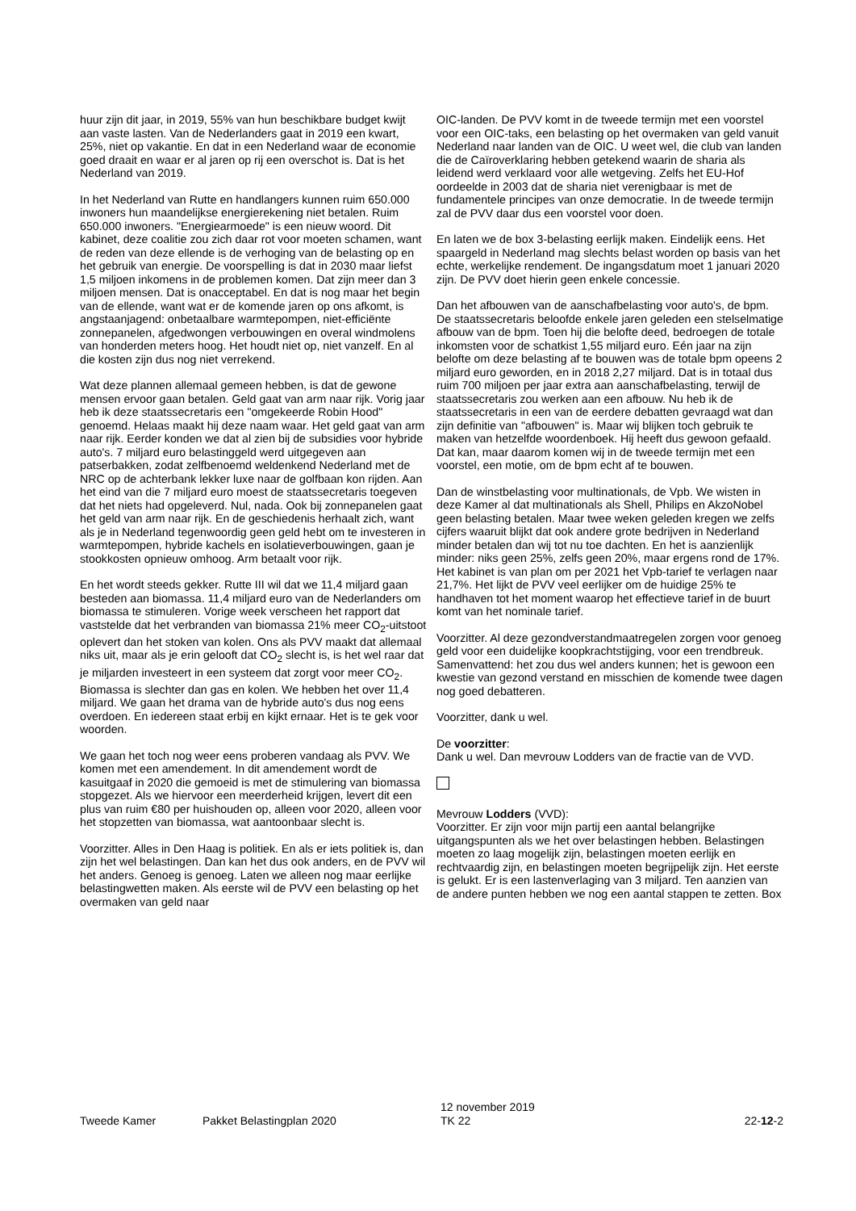huur zijn dit jaar, in 2019, 55% van hun beschikbare budget kwijt aan vaste lasten. Van de Nederlanders gaat in 2019 een kwart, 25%, niet op vakantie. En dat in een Nederland waar de economie goed draait en waar er al jaren op rij een overschot is. Dat is het Nederland van 2019.
In het Nederland van Rutte en handlangers kunnen ruim 650.000 inwoners hun maandelijkse energierekening niet betalen. Ruim 650.000 inwoners. "Energiearmoede" is een nieuw woord. Dit kabinet, deze coalitie zou zich daar rot voor moeten schamen, want de reden van deze ellende is de verhoging van de belasting op en het gebruik van energie. De voorspelling is dat in 2030 maar liefst 1,5 miljoen inkomens in de problemen komen. Dat zijn meer dan 3 miljoen mensen. Dat is onacceptabel. En dat is nog maar het begin van de ellende, want wat er de komende jaren op ons afkomt, is angstaanjagend: onbetaalbare warmtepompen, niet-efficiënte zonnepanelen, afgedwongen verbouwingen en overal windmolens van honderden meters hoog. Het houdt niet op, niet vanzelf. En al die kosten zijn dus nog niet verrekend.
Wat deze plannen allemaal gemeen hebben, is dat de gewone mensen ervoor gaan betalen. Geld gaat van arm naar rijk. Vorig jaar heb ik deze staatssecretaris een "omgekeerde Robin Hood" genoemd. Helaas maakt hij deze naam waar. Het geld gaat van arm naar rijk. Eerder konden we dat al zien bij de subsidies voor hybride auto's. 7 miljard euro belastinggeld werd uitgegeven aan patserbakken, zodat zelfbenoemd weldenkend Nederland met de NRC op de achterbank lekker luxe naar de golfbaan kon rijden. Aan het eind van die 7 miljard euro moest de staatssecretaris toegeven dat het niets had opgeleverd. Nul, nada. Ook bij zonnepanelen gaat het geld van arm naar rijk. En de geschiedenis herhaalt zich, want als je in Nederland tegenwoordig geen geld hebt om te investeren in warmtepompen, hybride kachels en isolatieverbouwingen, gaan je stookkosten opnieuw omhoog. Arm betaalt voor rijk.
En het wordt steeds gekker. Rutte III wil dat we 11,4 miljard gaan besteden aan biomassa. 11,4 miljard euro van de Nederlanders om biomassa te stimuleren. Vorige week verscheen het rapport dat vaststelde dat het verbranden van biomassa 21% meer CO<sub>2</sub>-uitstoot oplevert dan het stoken van kolen. Ons als PVV maakt dat allemaal niks uit, maar als je erin gelooft dat CO<sub>2</sub> slecht is, is het wel raar dat je miljarden investeert in een systeem dat zorgt voor meer CO<sub>2</sub>. Biomassa is slechter dan gas en kolen. We hebben het over 11,4 miljard. We gaan het drama van de hybride auto's dus nog eens overdoen. En iedereen staat erbij en kijkt ernaar. Het is te gek voor woorden.
We gaan het toch nog weer eens proberen vandaag als PVV. We komen met een amendement. In dit amendement wordt de kasuitgaaf in 2020 die gemoeid is met de stimulering van biomassa stopgezet. Als we hiervoor een meerderheid krijgen, levert dit een plus van ruim €80 per huishouden op, alleen voor 2020, alleen voor het stopzetten van biomassa, wat aantoonbaar slecht is.
Voorzitter. Alles in Den Haag is politiek. En als er iets politiek is, dan zijn het wel belastingen. Dan kan het dus ook anders, en de PVV wil het anders. Genoeg is genoeg. Laten we alleen nog maar eerlijke belastingwetten maken. Als eerste wil de PVV een belasting op het overmaken van geld naar
OIC-landen. De PVV komt in de tweede termijn met een voorstel voor een OIC-taks, een belasting op het overmaken van geld vanuit Nederland naar landen van de OIC. U weet wel, die club van landen die de Caïroverklaring hebben getekend waarin de sharia als leidend werd verklaard voor alle wetgeving. Zelfs het EU-Hof oordeelde in 2003 dat de sharia niet verenigbaar is met de fundamentele principes van onze democratie. In de tweede termijn zal de PVV daar dus een voorstel voor doen.
En laten we de box 3-belasting eerlijk maken. Eindelijk eens. Het spaargeld in Nederland mag slechts belast worden op basis van het echte, werkelijke rendement. De ingangsdatum moet 1 januari 2020 zijn. De PVV doet hierin geen enkele concessie.
Dan het afbouwen van de aanschafbelasting voor auto's, de bpm. De staatssecretaris beloofde enkele jaren geleden een stelselmatige afbouw van de bpm. Toen hij die belofte deed, bedroegen de totale inkomsten voor de schatkist 1,55 miljard euro. Eén jaar na zijn belofte om deze belasting af te bouwen was de totale bpm opeens 2 miljard euro geworden, en in 2018 2,27 miljard. Dat is in totaal dus ruim 700 miljoen per jaar extra aan aanschafbelasting, terwijl de staatssecretaris zou werken aan een afbouw. Nu heb ik de staatssecretaris in een van de eerdere debatten gevraagd wat dan zijn definitie van "afbouwen" is. Maar wij blijken toch gebruik te maken van hetzelfde woordenboek. Hij heeft dus gewoon gefaald. Dat kan, maar daarom komen wij in de tweede termijn met een voorstel, een motie, om de bpm echt af te bouwen.
Dan de winstbelasting voor multinationals, de Vpb. We wisten in deze Kamer al dat multinationals als Shell, Philips en AkzoNobel geen belasting betalen. Maar twee weken geleden kregen we zelfs cijfers waaruit blijkt dat ook andere grote bedrijven in Nederland minder betalen dan wij tot nu toe dachten. En het is aanzienlijk minder: niks geen 25%, zelfs geen 20%, maar ergens rond de 17%. Het kabinet is van plan om per 2021 het Vpb-tarief te verlagen naar 21,7%. Het lijkt de PVV veel eerlijker om de huidige 25% te handhaven tot het moment waarop het effectieve tarief in de buurt komt van het nominale tarief.
Voorzitter. Al deze gezondverstandmaatregelen zorgen voor genoeg geld voor een duidelijke koopkrachtstijging, voor een trendbreuk. Samenvattend: het zou dus wel anders kunnen; het is gewoon een kwestie van gezond verstand en misschien de komende twee dagen nog goed debatteren.
Voorzitter, dank u wel.
De voorzitter:
Dank u wel. Dan mevrouw Lodders van de fractie van de VVD.
Mevrouw Lodders (VVD):
Voorzitter. Er zijn voor mijn partij een aantal belangrijke uitgangspunten als we het over belastingen hebben. Belastingen moeten zo laag mogelijk zijn, belastingen moeten eerlijk en rechtvaardig zijn, en belastingen moeten begrijpelijk zijn. Het eerste is gelukt. Er is een lastenverlaging van 3 miljard. Ten aanzien van de andere punten hebben we nog een aantal stappen te zetten. Box
Tweede Kamer
Pakket Belastingplan 2020
12 november 2019
TK 22
22-12-2